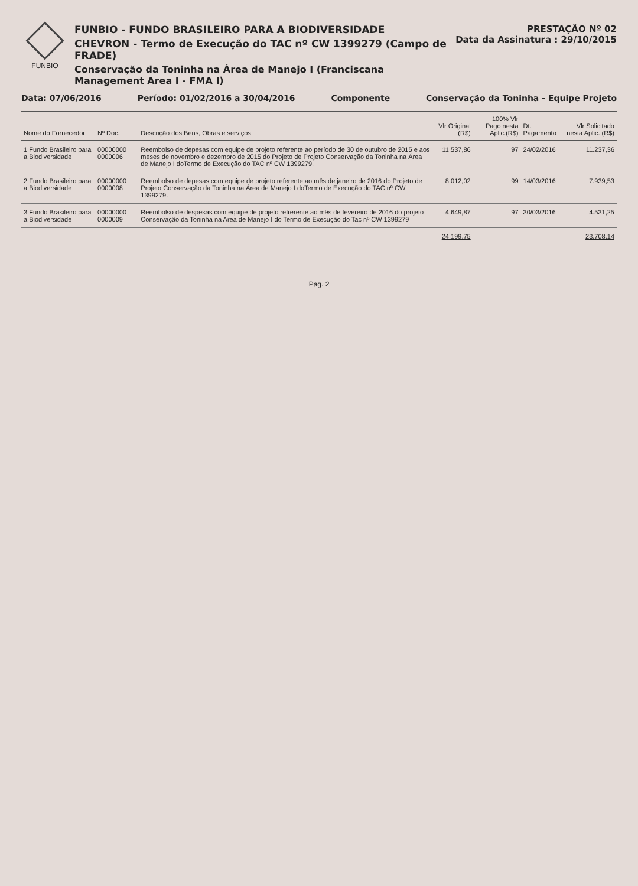FUNBIO
FUNBIO - FUNDO BRASILEIRO PARA A BIODIVERSIDADE
CHEVRON - Termo de Execução do TAC nº CW 1399279 (Campo de FRADE)
Conservação da Toninha na Área de Manejo I (Franciscana Management Area I - FMA I)
PRESTAÇÃO Nº 02
Data da Assinatura : 29/10/2015
Data: 07/06/2016 Período: 01/02/2016 a 30/04/2016 Componente Conservação da Toninha - Equipe Projeto
| Nome do Fornecedor | Nº Doc. | Descrição dos Bens, Obras e serviços | Vlr Original (R$) | 100% Vlr Pago nesta Aplic.(R$) | Dt. Pagamento | Vlr Solicitado nesta Aplic. (R$) |
| --- | --- | --- | --- | --- | --- | --- |
| 1 Fundo Brasileiro para a Biodiversidade | 00000000 0000006 | Reembolso de depesas com equipe de projeto referente ao período de 30 de outubro de 2015 e aos meses de novembro e dezembro de 2015 do Projeto de Projeto Conservação da Toninha na Área de Manejo I doTermo de Execução do TAC nº CW 1399279. | 11.537,86 | 97 | 24/02/2016 | 11.237,36 |
| 2 Fundo Brasileiro para a Biodiversidade | 00000000 0000008 | Reembolso de depesas com equipe de projeto referente ao mês de janeiro de 2016 do Projeto de Projeto Conservação da Toninha na Área de Manejo I doTermo de Execução do TAC nº CW 1399279. | 8.012,02 | 99 | 14/03/2016 | 7.939,53 |
| 3 Fundo Brasileiro para a Biodiversidade | 00000000 0000009 | Reembolso de despesas com equipe de projeto refrerente ao mês de fevereiro de 2016 do projeto Conservação da Toninha na Area de Manejo I do Termo de Execução do Tac nº CW 1399279 | 4.649,87 | 97 | 30/03/2016 | 4.531,25 |
| | | | 24.199,75 | | | 23.708,14 |
Pag. 2